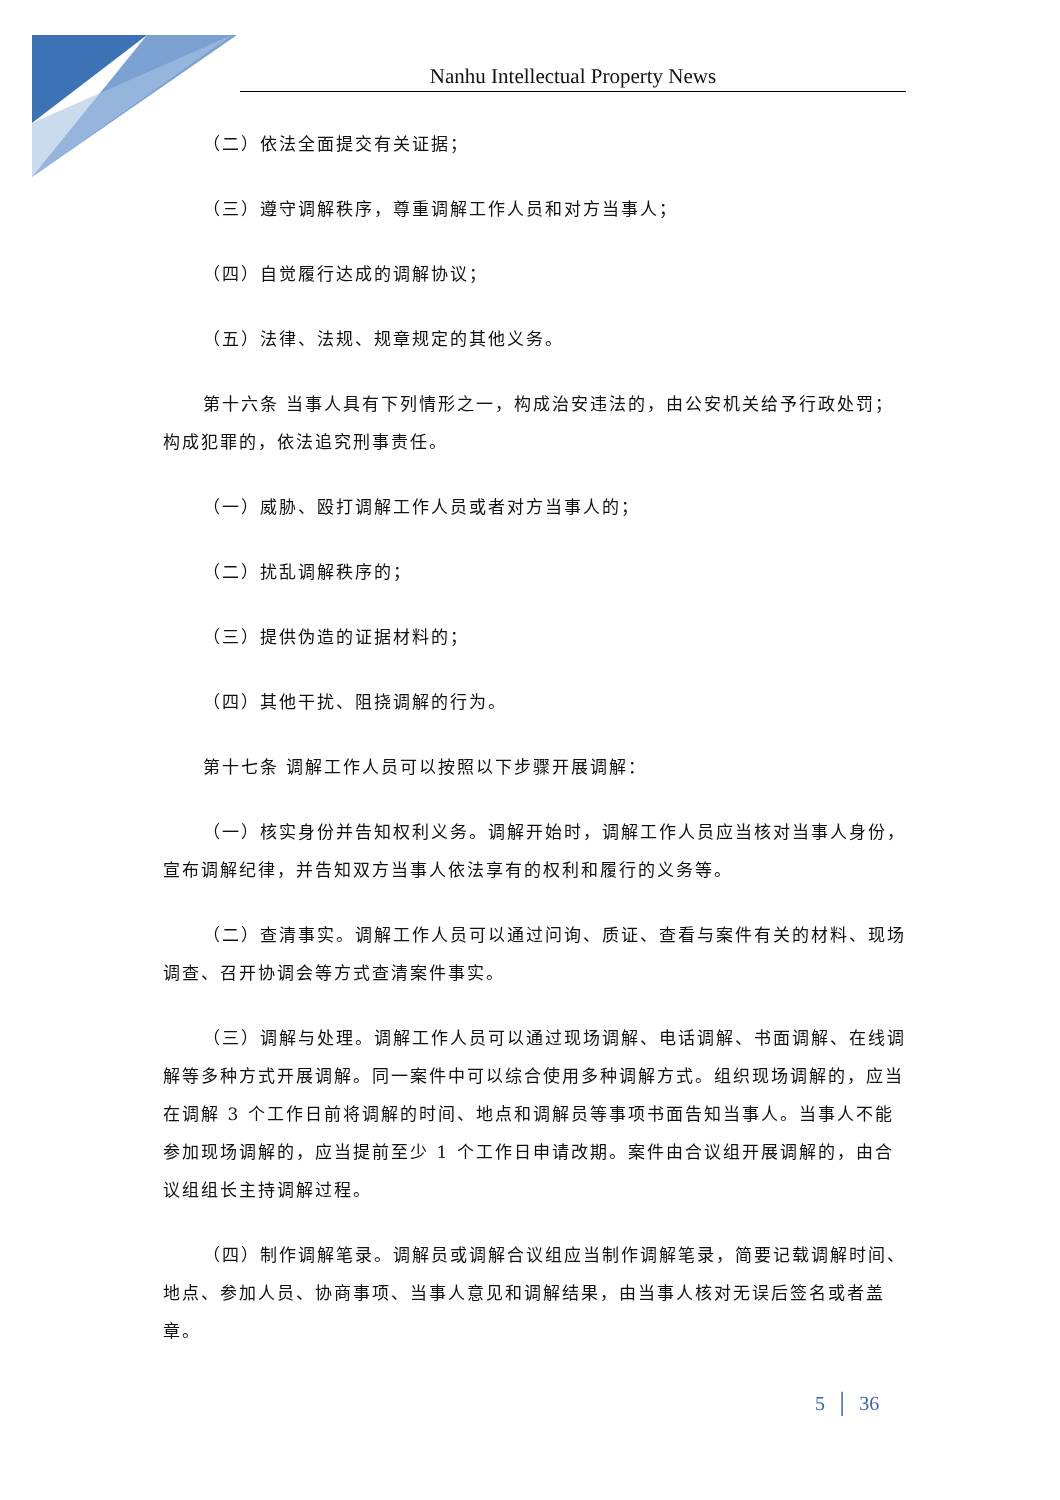Nanhu Intellectual Property News
（二）依法全面提交有关证据；
（三）遵守调解秩序，尊重调解工作人员和对方当事人；
（四）自觉履行达成的调解协议；
（五）法律、法规、规章规定的其他义务。
第十六条 当事人具有下列情形之一，构成治安违法的，由公安机关给予行政处罚；构成犯罪的，依法追究刑事责任。
（一）威胁、殴打调解工作人员或者对方当事人的；
（二）扰乱调解秩序的；
（三）提供伪造的证据材料的；
（四）其他干扰、阻挠调解的行为。
第十七条 调解工作人员可以按照以下步骤开展调解：
（一）核实身份并告知权利义务。调解开始时，调解工作人员应当核对当事人身份，宣布调解纪律，并告知双方当事人依法享有的权利和履行的义务等。
（二）查清事实。调解工作人员可以通过问询、质证、查看与案件有关的材料、现场调查、召开协调会等方式查清案件事实。
（三）调解与处理。调解工作人员可以通过现场调解、电话调解、书面调解、在线调解等多种方式开展调解。同一案件中可以综合使用多种调解方式。组织现场调解的，应当在调解 3 个工作日前将调解的时间、地点和调解员等事项书面告知当事人。当事人不能参加现场调解的，应当提前至少 1 个工作日申请改期。案件由合议组开展调解的，由合议组组长主持调解过程。
（四）制作调解笔录。调解员或调解合议组应当制作调解笔录，简要记载调解时间、地点、参加人员、协商事项、当事人意见和调解结果，由当事人核对无误后签名或者盖章。
5 │ 36